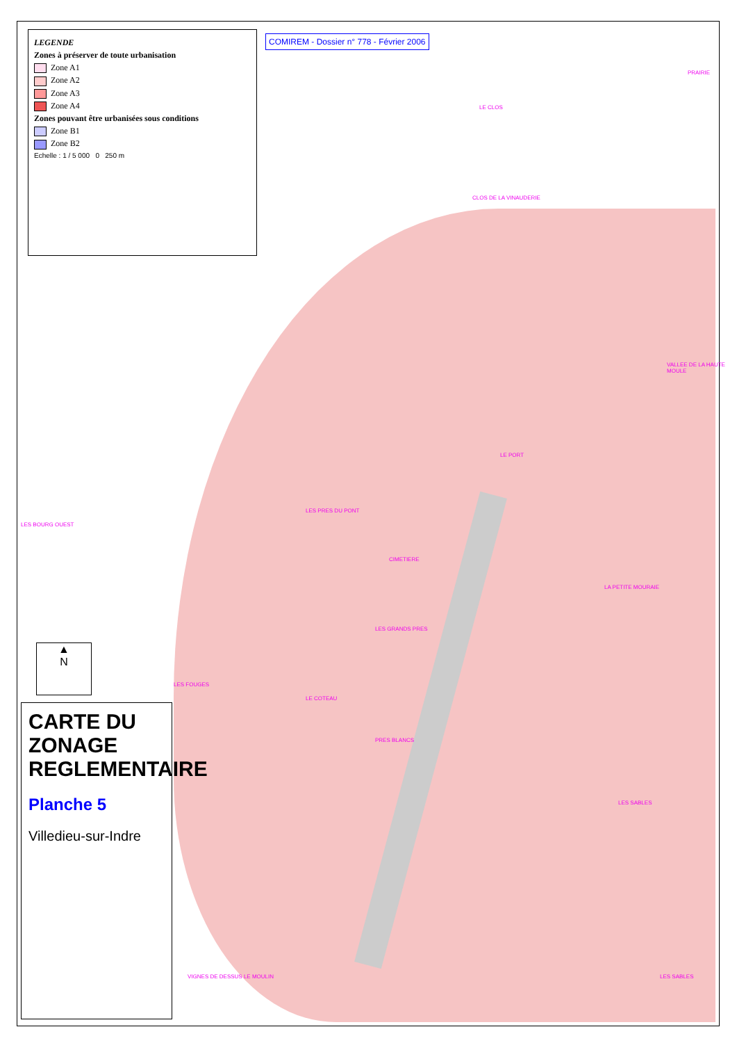LEGENDE
Zones à préserver de toute urbanisation
Zone A1
Zone A2
Zone A3
Zone A4
Zones pouvant être urbanisées sous conditions
Zone B1
Zone B2
Echelle : 1 / 5 000 0 250 m
COMIREM - Dossier n° 778 - Février 2006
▲
N
CARTE DU ZONAGE REGLEMENTAIRE
Planche 5
Villedieu-sur-Indre
LE CLOS
PRAIRIE
CLOS DE LA VINAUDERIE
LES PRES DU PONT
CIMETIERE
LA PETITE MOURAIE
LES SABLES
LES SABLES VIGNES DE DESSUS LE MOULIN
LE COTEAU
PRES BLANCS
VALLEE DE LA HAUTE MOULE
LES BOURG OUEST
LE PORT
LES FOUGES
LES GRANDS PRES